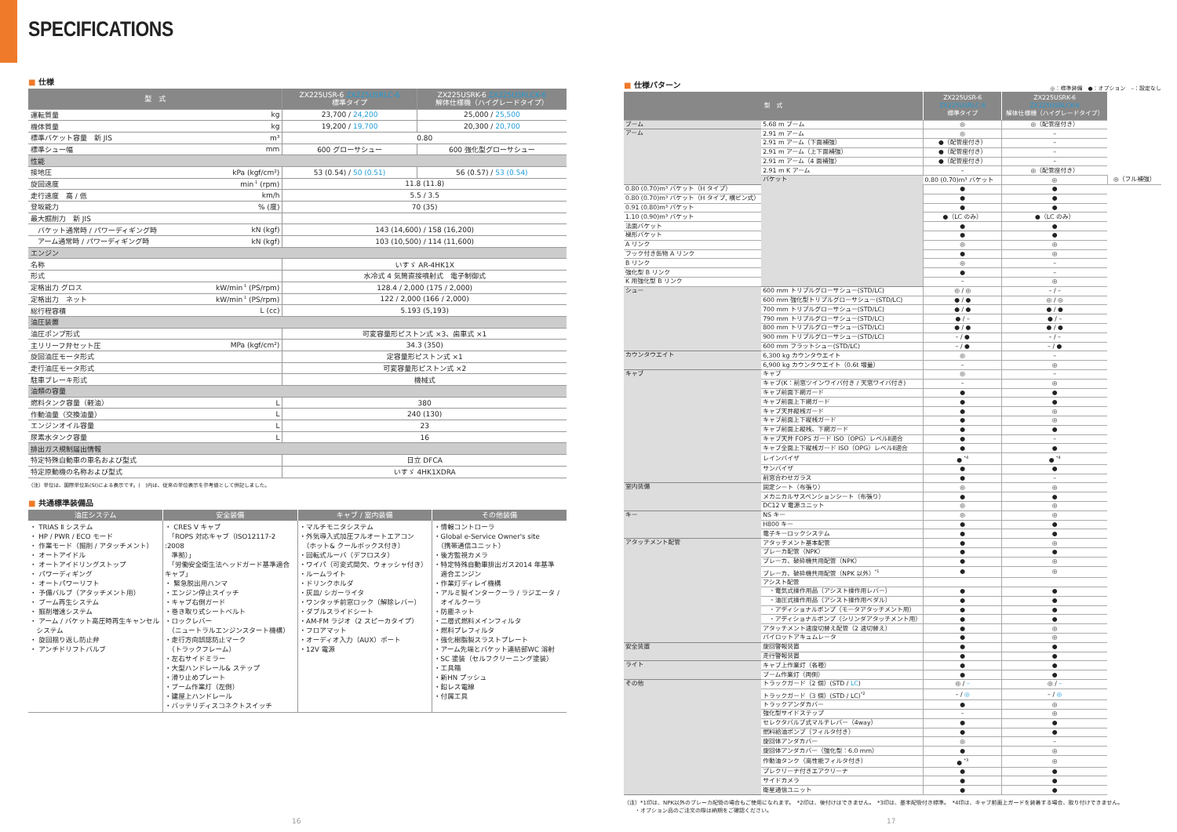SPECIFICATIONS
■ 仕様
| 型 式 | | ZX225USR-6 ZX225USRLC-6 標準タイプ | ZX225USRK-6 ZX225USRLCK-6 解体仕様機（ハイグレードタイプ） |
| --- | --- | --- | --- |
| 運転質量 | kg | 23,700 / 24,200 | 25,000 / 25,500 |
| 機体質量 | kg | 19,200 / 19,700 | 20,300 / 20,700 |
| 標準バケット容量 新 JIS | m³ | 0.80 | |
| 標準シュー幅 | mm | 600 グローサシュー | 600 強化型グローサシュー |
| 性能 | | | |
| 接地圧 | kPa (kgf/cm²) | 53 (0.54) / 50 (0.51) | 56 (0.57) / 53 (0.54) |
| 旋回速度 | min<sup>-1</sup> (rpm) | 11.8 (11.8) | |
| 走行速度 高 / 低 | km/h | 5.5 / 3.5 | |
| 登坂能力 | % (度) | 70 (35) | |
| 最大掘削力 新 JIS | | | |
| バケット通常時 / パワーディギング時 | kN (kgf) | 143 (14,600) / 158 (16,200) | |
| アーム通常時 / パワーディギング時 | kN (kgf) | 103 (10,500) / 114 (11,600) | |
| エンジン | | | |
| 名称 | | いすゞ AR-4HK1X | |
| 形式 | | 水冷式 4 気筒直接噴射式 電子制御式 | |
| 定格出力 グロス | kW/min<sup>-1</sup> (PS/rpm) | 128.4 / 2,000 (175 / 2,000) | |
| 定格出力 ネット | kW/min<sup>-1</sup> (PS/rpm) | 122 / 2,000 (166 / 2,000) | |
| 総行程容積 | L (cc) | 5.193 (5,193) | |
| 油圧装置 | | | |
| 油圧ポンプ形式 | | 可変容量形ピストン式 ×3、歯車式 ×1 | |
| 主リリーフ弁セット圧 | MPa (kgf/cm²) | 34.3 (350) | |
| 旋回油圧モータ形式 | | 定容量形ピストン式 ×1 | |
| 走行油圧モータ形式 | | 可変容量形ピストン式 ×2 | |
| 駐車ブレーキ形式 | | 機械式 | |
| 油類の容量 | | | |
| 燃料タンク容量（軽油） | L | 380 | |
| 作動油量（交換油量） | L | 240 (130) | |
| エンジンオイル容量 | L | 23 | |
| 尿素水タンク容量 | L | 16 | |
| 排出ガス規制届出情報 | | | |
| 特定特殊自動車の車名および型式 | | 日立 DFCA | |
| 特定原動機の名称および型式 | | いすゞ 4HK1XDRA | |
（注）単位は、国際単位系(SI)による表示です。(　)内は、従来の単位表示を参考値として併記しました。
■ 共通標準装備品
| 油圧システム | 安全装備 | キャブ / 室内装備 | その他装備 |
| --- | --- | --- | --- |
| ・ TRIAS Ⅱ システム ・ HP / PWR / ECO モード ・ 作業モード（掘削 / アタッチメント） ・ オートアイドル ・ オートアイドリングストップ ・ パワーディギング ・ オートパワーリフト ・ 予備バルブ（アタッチメント用） ・ ブーム再生システム ・ 掘削増速システム ・ アーム / バケット高圧時再生キャンセル システム ・ 旋回揺り返し防止弁 ・ アンチドリフトバルブ | ・ CRES V キャブ 「ROPS 対応キャブ（ISO12117-2 :2008 準拠）」 「労働安全衛生法ヘッドガード基準適合キャブ」 ・ 緊急脱出用ハンマ ・エンジン停止スイッチ ・キャブ右側ガード ・巻き取り式シートベルト ・ロックレバー （ニュートラルエンジンスタート機構） ・走行方向誤認防止マーク （トラックフレーム） ・左右サイドミラー ・大型ハンドレール& ステップ ・滑り止めプレート ・ブーム作業灯（左側） ・建屋上ハンドレール ・バッテリディスコネクトスイッチ | ・マルチモニタシステム ・外気導入式加圧フルオートエアコン （ホット& クールボックス付き） ・回転式ルーバ（デフロスタ） ・ワイパ（可変式間欠、ウォッシャ付き） ・ルームライト ・ドリンクホルダ ・灰皿/ シガーライタ ・ワンタッチ前窓ロック（解除レバー） ・ダブルスライドシート ・AM-FM ラジオ（2 スピーカタイプ） ・フロアマット ・オーディオ入力（AUX）ポート ・12V 電源 | ・情報コントローラ ・Global e-Service Owner's site （携帯通信ユニット） ・後方監視カメラ ・特定特殊自動車排出ガス2014 年基準 適合エンジン ・作業灯ディレイ機構 ・アルミ製インタークーラ / ラジエータ / オイルクーラ ・防塵ネット ・二層式燃料メインフィルタ ・燃料プレフィルタ ・強化樹脂製スラストプレート ・アーム先端とバケット連結部WC 溶射 ・SC 塗装（セルフクリーニング塗装） ・工具箱 ・新HN プッシュ ・鉛レス電線 ・付属工具 |
■ 仕様パターン
◎：標準装備　●：オプション　–：設定なし
| 型 式 | | ZX225USR-6 ZX225USRLC-6 標準タイプ | ZX225USRK-6 ZX225USRLCK-6 解体仕様機（ハイグレードタイプ） | |
| --- | --- | --- | --- | --- |
| ブーム | 5.68 m ブーム | ◎ | ◎（配管座付き） | |
| アーム | 2.91 m アーム | ◎ | – | |
| | 2.91 m アーム（下面補強） | ●（配管座付き） | – | |
| | 2.91 m アーム（上下面補強） | ●（配管座付き） | – | |
| | 2.91 m アーム（4 面補強） | ●（配管座付き） | – | |
| | 2.91 m K アーム | – | ◎（配管座付き） | |
| | バケット | 0.80 (0.70)m³ バケット | ◎ | ◎（フル補強） |
| 0.80 (0.70)m³ バケット（H タイプ） | | ● | ● | |
| 0.80 (0.70)m³ バケット（H タイプ, 横ピン式） | | ● | ● | |
| 0.91 (0.80)m³ バケット | | ● | ● | |
| 1.10 (0.90)m³ バケット | | ●（LC のみ） | ●（LC のみ） | |
| 法面バケット | | ● | ● | |
| 梯形バケット | | ● | ● | |
| A リンク | | ◎ | ◎ | |
| フック付き缶物 A リンク | | ● | ◎ | |
| B リンク | | ◎ | – | |
| 強化型 B リンク | | ● | – | |
| K 用強化型 B リンク | | – | ◎ | |
| シュー | 600 mm トリプルグローサシュー(STD/LC) | ◎ / ◎ | – / – | |
| | 600 mm 強化型トリプルグローサシュー(STD/LC) | ● / ● | ◎ / ◎ | |
| | 700 mm トリプルグローサシュー(STD/LC) | ● / ● | ● / ● | |
| | 790 mm トリプルグローサシュー(STD/LC) | ● / – | ● / – | |
| | 800 mm トリプルグローサシュー(STD/LC) | ● / ● | ● / ● | |
| | 900 mm トリプルグローサシュー(STD/LC) | – / ● | – / – | |
| | 600 mm フラットシュー(STD/LC) | – / ● | – / ● | |
| カウンタウエイト | 6,300 kg カウンタウエイト | ◎ | – | |
| | 6,900 kg カウンタウエイト（0.6t 増量） | – | ◎ | |
| キャブ | キャブ | ◎ | – | |
| | キャブ(K：前窓ツインワイパ付き / 天窓ワイパ付き) | – | ◎ | |
| | キャブ前面下網ガード | ● | ● | |
| | キャブ前面上下網ガード | ● | ● | |
| | キャブ天井縦桟ガード | ● | ◎ | |
| | キャブ前面上下縦桟ガード | ● | ◎ | |
| | キャブ前面上縦桟、下網ガード | ● | ● | |
| | キャブ天井 FOPS ガード ISO（OPG）レベルⅡ適合 | ● | – | |
| | キャブ全面上下縦桟ガード ISO（OPG）レベルⅡ適合 | ● | ● | |
| | レインバイザ | ● <sup>*4</sup> | ● <sup>*4</sup> | |
| | サンバイザ | ● | ● | |
| | 前窓合わせガラス | ● | – | |
| 室内装備 | 固定シート（布張り） | ◎ | ◎ | |
| | メカニカルサスペンションシート（布張り） | ● | ● | |
| | DC12 V 電源ユニット | ◎ | ◎ | |
| キー | NS キー | ◎ | ◎ | |
| | H800 キー | ● | ● | |
| | 電子キーロックシステム | ● | ● | |
| アタッチメント配管 | アタッチメント基本配管 | ● | ◎ | |
| | ブレーカ配管（NPK） | ● | ● | |
| | ブレーカ、破砕機共用配管（NPK） | ● | ◎ | |
| | ブレーカ、破砕機共用配管（NPK 以外）<sup>*1</sup> | ● | ◎ | |
| | アシスト配管 | | | |
| | ・電気式操作用品（アシスト操作用レバー） | ● | ● | |
| | ・油圧式操作用品（アシスト操作用ペダル） | ● | ● | |
| | ・アディショナルポンプ（モータアタッチメント用） | ● | ● | |
| | ・アディショナルポンプ（シリンダアタッチメント用） | ● | ● | |
| | アタッチメント速度切替え配管（2 速切替え） | ● | ◎ | |
| | パイロットアキュムレータ | ● | ◎ | |
| 安全装置 | 旋回警報装置 | ● | ● | |
| | 走行警報装置 | ● | ● | |
| ライト | キャブ上作業灯（各種） | ● | ● | |
| | ブーム作業灯（両側） | ● | ● | |
| その他 | トラックガード（2 個）(STD / LC ) | ◎ / – | ◎ / – | |
| | トラックガード（3 個）(STD / LC)<sup>*2</sup> | – / ◎ | – / ◎ | |
| | トラックアンダカバー | ● | ◎ | |
| | 強化型サイドステップ | – | ◎ | |
| | セレクタバルブ式マルチレバー（4way） | ● | ● | |
| | 燃料給油ポンプ（フィルタ付き） | ● | ● | |
| | 旋回体アンダカバー | ◎ | – | |
| | 旋回体アンダカバー（強化型：6.0 mm） | ● | ◎ | |
| | 作動油タンク（高性能フィルタ付き） | ● <sup>*3</sup> | ◎ | |
| | プレクリーナ付きエアクリーナ | ● | ● | |
| | サイドカメラ | ● | ● | |
| | 衛星通信ユニット | ● | ● | |
（注）*1印は、NPK以外のブレーカ配管の場合もご使用になれます。　*2印は、後付けはできません。　*3印は、基本配管付き標準。　*4印は、キャブ前面上ガードを装着する場合、取り付けできません。
　　・オプション品のご注文の際は納期をご確認ください。
16 17